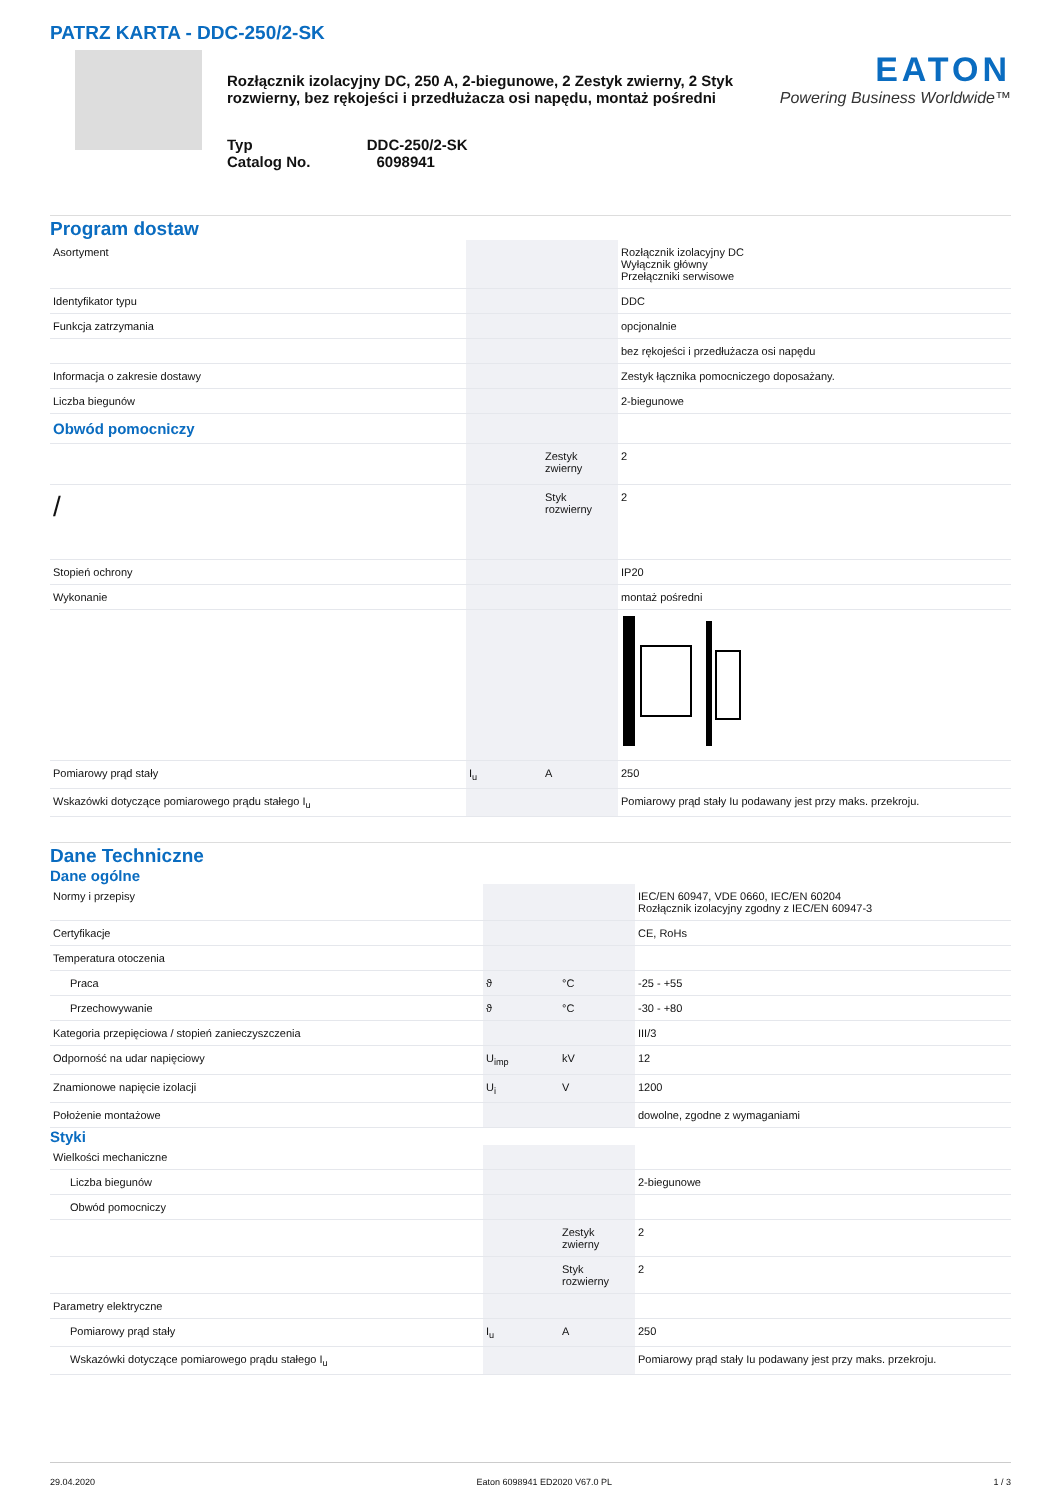PATRZ KARTA - DDC-250/2-SK
Rozłącznik izolacyjny DC, 250 A, 2-biegunowe, 2 Zestyk zwierny, 2 Styk rozwierny, bez rękojeści i przedłużacza osi napędu, montaż pośredni
Typ DDC-250/2-SK
Catalog No. 6098941
EATON
Powering Business Worldwide™
Program dostaw
| Asortyment | | | Rozłącznik izolacyjny DC Wyłącznik główny Przełączniki serwisowe |
| Identyfikator typu | | | DDC |
| Funkcja zatrzymania | | | opcjonalnie |
| | | | bez rękojeści i przedłużacza osi napędu |
| Informacja o zakresie dostawy | | | Zestyk łącznika pomocniczego doposażany. |
| Liczba biegunów | | | 2-biegunowe |
| Obwód pomocniczy | | | |
| | | Zestyk zwierny | 2 |
| / | | Styk rozwierny | 2 |
| Stopień ochrony | | | IP20 |
| Wykonanie | | | montaż pośredni |
| Pomiarowy prąd stały | I<sub>u</sub> | A | 250 |
| Wskazówki dotyczące pomiarowego prądu stałego I<sub>u</sub> | | | Pomiarowy prąd stały Iu podawany jest przy maks. przekroju. |
Dane Techniczne
Dane ogólne
| Normy i przepisy | | | IEC/EN 60947, VDE 0660, IEC/EN 60204 Rozłącznik izolacyjny zgodny z IEC/EN 60947-3 |
| Certyfikacje | | | CE, RoHs |
| Temperatura otoczenia | | | |
| Praca | ϑ | °C | -25 - +55 |
| Przechowywanie | ϑ | °C | -30 - +80 |
| Kategoria przepięciowa / stopień zanieczyszczenia | | | III/3 |
| Odporność na udar napięciowy | U<sub>imp</sub> | kV | 12 |
| Znamionowe napięcie izolacji | U<sub>i</sub> | V | 1200 |
| Położenie montażowe | | | dowolne, zgodne z wymaganiami |
Styki
| Wielkości mechaniczne | | | |
| Liczba biegunów | | | 2-biegunowe |
| Obwód pomocniczy | | | |
| | | Zestyk zwierny | 2 |
| | | Styk rozwierny | 2 |
| Parametry elektryczne | | | |
| Pomiarowy prąd stały | I<sub>u</sub> | A | 250 |
| Wskazówki dotyczące pomiarowego prądu stałego I<sub>u</sub> | | | Pomiarowy prąd stały Iu podawany jest przy maks. przekroju. |
29.04.2020 Eaton 6098941 ED2020 V67.0 PL 1 / 3